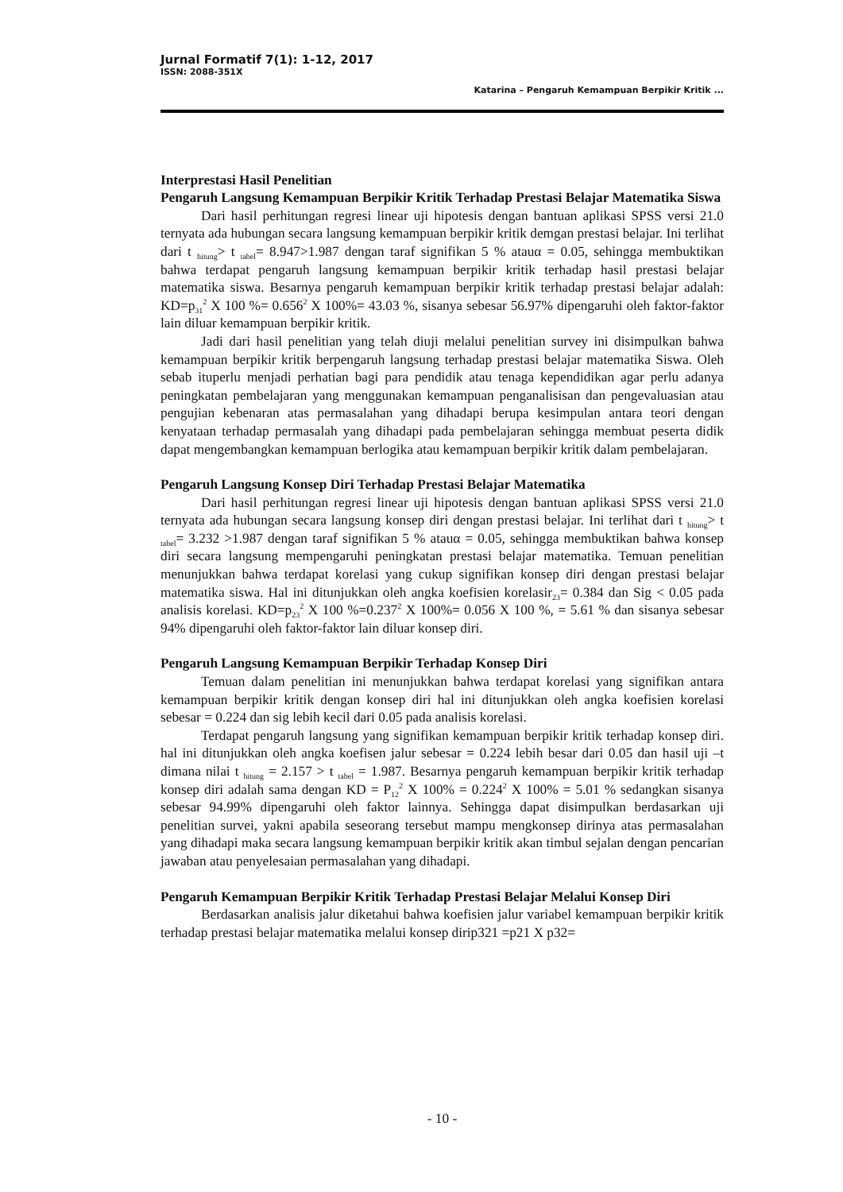Jurnal Formatif 7(1): 1-12, 2017
ISSN: 2088-351X
Katarina – Pengaruh Kemampuan Berpikir Kritik ...
Interprestasi Hasil Penelitian
Pengaruh Langsung Kemampuan Berpikir Kritik Terhadap Prestasi Belajar Matematika Siswa
Dari hasil perhitungan regresi linear uji hipotesis dengan bantuan aplikasi SPSS versi 21.0 ternyata ada hubungan secara langsung kemampuan berpikir kritik demgan prestasi belajar. Ini terlihat dari t <sub>hitung</sub>> t <sub>tabel</sub>= 8.947>1.987 dengan taraf signifikan 5 % atauα = 0.05, sehingga membuktikan bahwa terdapat pengaruh langsung kemampuan berpikir kritik terhadap hasil prestasi belajar matematika siswa. Besarnya pengaruh kemampuan berpikir kritik terhadap prestasi belajar adalah: KD=p<sub>31</sub><sup>2</sup> X 100 %= 0.656<sup>2</sup> X 100%= 43.03 %, sisanya sebesar 56.97% dipengaruhi oleh faktor-faktor lain diluar kemampuan berpikir kritik.
Jadi dari hasil penelitian yang telah diuji melalui penelitian survey ini disimpulkan bahwa kemampuan berpikir kritik berpengaruh langsung terhadap prestasi belajar matematika Siswa. Oleh sebab ituperlu menjadi perhatian bagi para pendidik atau tenaga kependidikan agar perlu adanya peningkatan pembelajaran yang menggunakan kemampuan penganalisisan dan pengevaluasian atau pengujian kebenaran atas permasalahan yang dihadapi berupa kesimpulan antara teori dengan kenyataan terhadap permasalah yang dihadapi pada pembelajaran sehingga membuat peserta didik dapat mengembangkan kemampuan berlogika atau kemampuan berpikir kritik dalam pembelajaran.
Pengaruh Langsung Konsep Diri Terhadap Prestasi Belajar Matematika
Dari hasil perhitungan regresi linear uji hipotesis dengan bantuan aplikasi SPSS versi 21.0 ternyata ada hubungan secara langsung konsep diri dengan prestasi belajar. Ini terlihat dari t <sub>hitung</sub>> t <sub>tabel</sub>= 3.232 >1.987 dengan taraf signifikan 5 % atauα = 0.05, sehingga membuktikan bahwa konsep diri secara langsung mempengaruhi peningkatan prestasi belajar matematika. Temuan penelitian menunjukkan bahwa terdapat korelasi yang cukup signifikan konsep diri dengan prestasi belajar matematika siswa. Hal ini ditunjukkan oleh angka koefisien korelasir<sub>23</sub>= 0.384 dan Sig < 0.05 pada analisis korelasi. KD=p<sub>23</sub><sup>2</sup> X 100 %=0.237<sup>2</sup> X 100%= 0.056 X 100 %, = 5.61 % dan sisanya sebesar 94% dipengaruhi oleh faktor-faktor lain diluar konsep diri.
Pengaruh Langsung Kemampuan Berpikir Terhadap Konsep Diri
Temuan dalam penelitian ini menunjukkan bahwa terdapat korelasi yang signifikan antara kemampuan berpikir kritik dengan konsep diri hal ini ditunjukkan oleh angka koefisien korelasi sebesar = 0.224 dan sig lebih kecil dari 0.05 pada analisis korelasi.
Terdapat pengaruh langsung yang signifikan kemampuan berpikir kritik terhadap konsep diri. hal ini ditunjukkan oleh angka koefisen jalur sebesar = 0.224 lebih besar dari 0.05 dan hasil uji –t dimana nilai t <sub>hitung</sub> = 2.157 > t <sub>tabel</sub> = 1.987. Besarnya pengaruh kemampuan berpikir kritik terhadap konsep diri adalah sama dengan KD = P<sub>12</sub><sup>2</sup> X 100% = 0.224<sup>2</sup> X 100% = 5.01 % sedangkan sisanya sebesar 94.99% dipengaruhi oleh faktor lainnya. Sehingga dapat disimpulkan berdasarkan uji penelitian survei, yakni apabila seseorang tersebut mampu mengkonsep dirinya atas permasalahan yang dihadapi maka secara langsung kemampuan berpikir kritik akan timbul sejalan dengan pencarian jawaban atau penyelesaian permasalahan yang dihadapi.
Pengaruh Kemampuan Berpikir Kritik Terhadap Prestasi Belajar Melalui Konsep Diri
Berdasarkan analisis jalur diketahui bahwa koefisien jalur variabel kemampuan berpikir kritik terhadap prestasi belajar matematika melalui konsep dirip321 =p21 X p32=
- 10 -